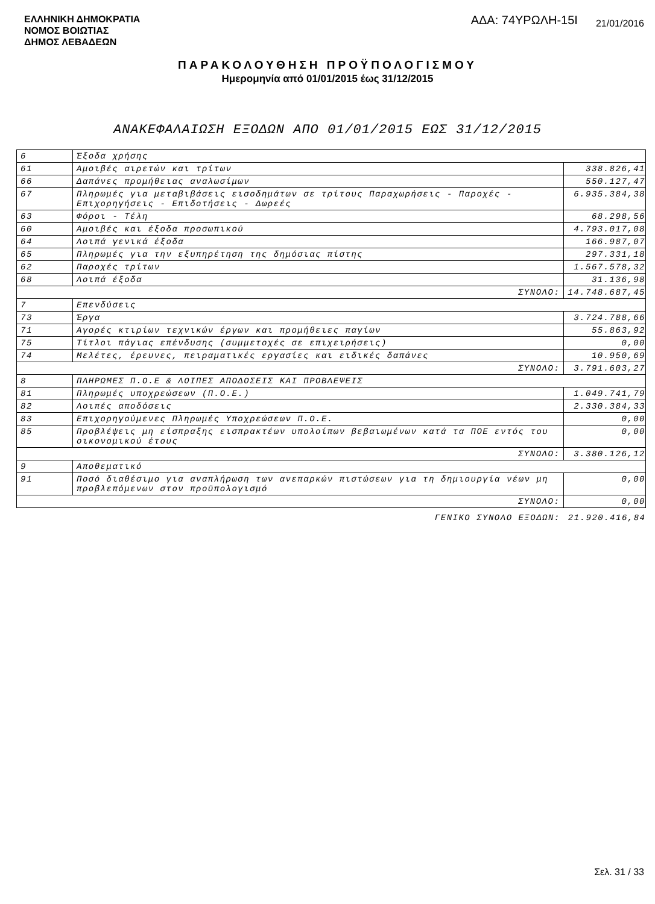ΕΛΛΗΝΙΚΗ ΔΗΜΟΚΡΑΤΙΑ
ΝΟΜΟΣ ΒΟΙΩΤΙΑΣ
ΔΗΜΟΣ ΛΕΒΑΔΕΩΝ
ΑΔΑ: 74ΥΡΩΛΗ-15Ι
21/01/2016
ΠΑΡΑΚΟΛΟΥΘΗΣΗ ΠΡΟΫΠΟΛΟΓΙΣΜΟΥ
Ημερομηνία από 01/01/2015 έως 31/12/2015
ΑΝΑΚΕΦΑΛΑΙΩΣΗ ΕΞΟΔΩΝ ΑΠΟ 01/01/2015 ΕΩΣ 31/12/2015
| 6 | Έξοδα χρήσης | |
| 61 | Αμοιβές αιρετών και τρίτων | 338.826,41 |
| 66 | Δαπάνες προμήθειας αναλωσίμων | 550.127,47 |
| 67 | Πληρωμές για μεταβιβάσεις εισοδημάτων σε τρίτους Παραχωρήσεις - Παροχές - Επιχορηγήσεις - Επιδοτήσεις - Δωρεές | 6.935.384,38 |
| 63 | Φόροι - Τέλη | 68.298,56 |
| 60 | Αμοιβές και έξοδα προσωπικού | 4.793.017,08 |
| 64 | Λοιπά γενικά έξοδα | 166.987,07 |
| 65 | Πληρωμές για την εξυπηρέτηση της δημόσιας πίστης | 297.331,18 |
| 62 | Παροχές τρίτων | 1.567.578,32 |
| 68 | Λοιπά έξοδα | 31.136,98 |
| ΣΥΝΟΛΟ: | | 14.748.687,45 |
| 7 | Επενδύσεις | |
| 73 | Έργα | 3.724.788,66 |
| 71 | Αγορές κτιρίων τεχνικών έργων και προμήθειες παγίων | 55.863,92 |
| 75 | Τίτλοι πάγιας επένδυσης (συμμετοχές σε επιχειρήσεις) | 0,00 |
| 74 | Μελέτες, έρευνες, πειραματικές εργασίες και ειδικές δαπάνες | 10.950,69 |
| ΣΥΝΟΛΟ: | | 3.791.603,27 |
| 8 | ΠΛΗΡΩΜΕΣ Π.Ο.Ε & ΛΟΙΠΕΣ ΑΠΟΔΟΣΕΙΣ ΚΑΙ ΠΡΟΒΛΕΨΕΙΣ | |
| 81 | Πληρωμές υποχρεώσεων (Π.Ο.Ε.) | 1.049.741,79 |
| 82 | Λοιπές αποδόσεις | 2.330.384,33 |
| 83 | Επιχορηγούμενες Πληρωμές Υποχρεώσεων Π.Ο.Ε. | 0,00 |
| 85 | Προβλέψεις μη είσπραξης εισπρακτέων υπολοίπων βεβαιωμένων κατά τα ΠΟΕ εντός του οικονομικού έτους | 0,00 |
| ΣΥΝΟΛΟ: | | 3.380.126,12 |
| 9 | Αποθεματικό | |
| 91 | Ποσό διαθέσιμο για αναπλήρωση των ανεπαρκών πιστώσεων για τη δημιουργία νέων μη προβλεπόμενων στον προϋπολογισμό | 0,00 |
| ΣΥΝΟΛΟ: | | 0,00 |
| ΓΕΝΙΚΟ ΣΥΝΟΛΟ ΕΞΟΔΩΝ: | | 21.920.416,84 |
Σελ. 31 / 33